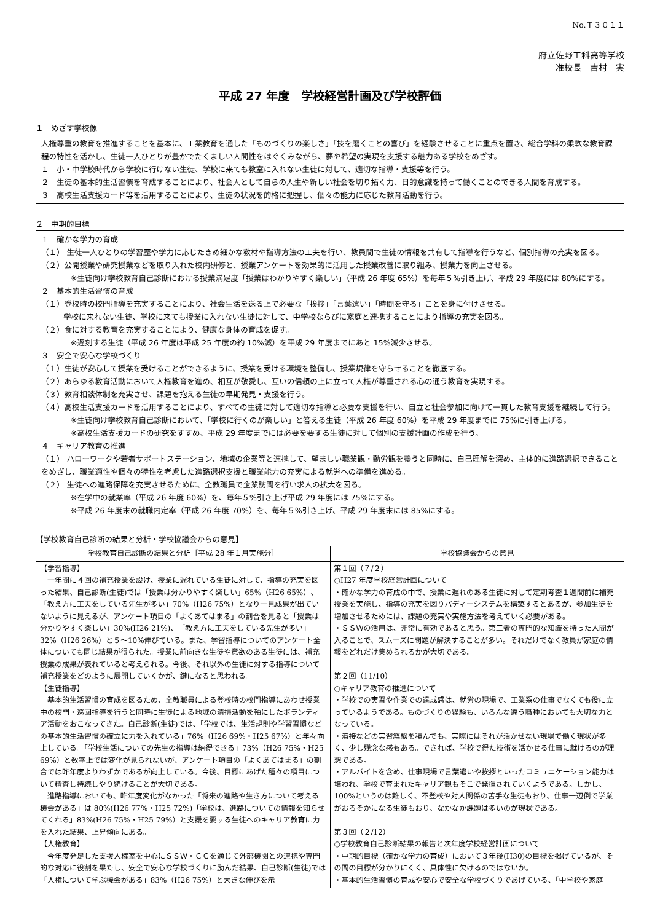No.Ｔ３０１１
府立佐野工科高等学校
准校長　吉村　実
平成 27 年度　学校経営計画及び学校評価
１　めざす学校像
人権尊重の教育を推進することを基本に、工業教育を通した「ものづくりの楽しさ」「技を磨くことの喜び」を経験させることに重点を置き、総合学科の柔軟な教育課程の特性を活かし、生徒一人ひとりが豊かでたくましい人間性をはぐくみながら、夢や希望の実現を支援する魅力ある学校をめざす。
１　小・中学校時代から学校に行けない生徒、学校に来ても教室に入れない生徒に対して、適切な指導・支援等を行う。
２　生徒の基本的生活習慣を育成することにより、社会人として自らの人生や新しい社会を切り拓く力、目的意識を持って働くことのできる人間を育成する。
３　高校生活支援カード等を活用することにより、生徒の状況を的格に把握し、個々の能力に応じた教育活動を行う。
２　中期的目標
１　確かな学力の育成
（１） 生徒一人ひとりの学習歴や学力に応じたきめ細かな教材や指導方法の工夫を行い、教員間で生徒の情報を共有して指導を行うなど、個別指導の充実を図る。
（２）公開授業や研究授業などを取り入れた校内研修と、授業アンケートを効果的に活用した授業改善に取り組み、授業力を向上させる。
※生徒向け学校教育自己診断における授業満足度「授業はわかりやすく楽しい」（平成 26 年度 65%）を毎年５%引き上げ、平成 29 年度には 80%にする。
２　基本的生活習慣の育成
（１）登校時の校門指導を充実することにより、社会生活を送る上で必要な「挨拶」「言葉遣い」「時間を守る」ことを身に付けさせる。
学校に来れない生徒、学校に来ても授業に入れない生徒に対して、中学校ならびに家庭と連携することにより指導の充実を図る。
（２）食に対する教育を充実することにより、健康な身体の育成を促す。
※遅刻する生徒（平成 26 年度は平成 25 年度の約 10%減）を平成 29 年度までにあと 15%減少させる。
３　安全で安心な学校づくり
（１）生徒が安心して授業を受けることができるように、授業を受ける環境を整備し、授業規律を守らせることを徹底する。
（２）あらゆる教育活動において人権教育を進め、相互が敬愛し、互いの信頼の上に立って人権が尊重される心の通う教育を実現する。
（３）教育相談体制を充実させ、課題を抱える生徒の早期発見・支援を行う。
（４）高校生活支援カードを活用することにより、すべての生徒に対して適切な指導と必要な支援を行い、自立と社会参加に向けて一貫した教育支援を継続して行う。
※生徒向け学校教育自己診断において、「学校に行くのが楽しい」と答える生徒（平成 26 年度 60%）を平成 29 年度までに 75%に引き上げる。
※高校生活支援カードの研究をすすめ、平成 29 年度までには必要を要する生徒に対して個別の支援計画の作成を行う。
４　キャリア教育の推進
（１） ハローワークや若者サポートステーション、地域の企業等と連携して、望ましい職業観・勤労観を養うと同時に、自己理解を深め、主体的に進路選択できることをめざし、職業適性や個々の特性を考慮した進路選択支援と職業能力の充実による就労への準備を進める。
（２） 生徒への進路保障を充実させるために、全教職員で企業訪問を行い求人の拡大を図る。
※在学中の就業率（平成 26 年度 60%）を、毎年５%引き上げ平成 29 年度には 75%にする。
※平成 26 年度末の就職内定率（平成 26 年度 70%）を、毎年５%引き上げ、平成 29 年度末には 85%にする。
【学校教育自己診断の結果と分析・学校協議会からの意見】
| 学校教育自己診断の結果と分析［平成 28 年１月実施分］ | 学校協議会からの意見 |
| --- | --- |
| 【学習指導】 一年間に４回の補充授業を設け、授業に遅れている生徒に対して、指導の充実を図った結果、自己診断(生徒)では「授業は分かりやすく楽しい」65%（H26 65%）、「教え方に工夫をしている先生が多い」70%（H26 75%）となり一見成果が出ていないように見えるが、アンケート項目の「よくあてはまる」の割合を見ると「授業は分かりやすく楽しい」30%(H26 21%)、「教え方に工夫をしている先生が多い」32%（H26 26%）と５～10%伸びている。また、学習指導についてのアンケート全体についても同じ結果が得られた。授業に前向きな生徒や意欲のある生徒には、補充授業の成果が表れていると考えられる。今後、それ以外の生徒に対する指導について補充授業をどのように展開していくかが、鍵になると思われる。 【生徒指導】 基本的生活習慣の育成を図るため、全教職員による登校時の校門指導にあわせ授業中の校門・巡回指導を行うと同時に生徒による地域の清掃活動を軸にしたボランティア活動をおこなってきた。自己診断(生徒)では、「学校では、生活規則や学習習慣などの基本的生活習慣の確立に力を入れている」76%（H26 69%・H25 67%）と年々向上している。「学校生活についての先生の指導は納得できる」73%（H26 75%・H25 69%）と数字上では変化が見られないが、アンケート項目の「よくあてはまる」の割合では昨年度よりわずかであるが向上している。今後、目標にあげた種々の項目について精査し持続しやり続けることが大切である。 進路指導においても、昨年度変化がなかった「将来の進路や生き方について考える機会がある」は 80%(H26 77%・H25 72%)「学校は、進路についての情報を知らせてくれる」83%(H26 75%・H25 79%）と支援を要する生徒へのキャリア教育に力を入れた結果、上昇傾向にある。 【人権教育】 今年度発足した支援人権室を中心にＳＳＷ・ＣＣを通じて外部機関との連携や専門的な対応に役割を果たし、安全で安心な学校づくりに励んだ結果、自己診断(生徒)では「人権について学ぶ機会がある」83%（H26 75%）と大きな伸びを示 | 第１回（７/２） ○H27 年度学校経営計画について ・確かな学力の育成の中で、授業に遅れのある生徒に対して定期考査１週間前に補充授業を実施し、指導の充実を図りバディーシステムを構築するとあるが、参加生徒を増加させるためには、課題の充実や実施方法を考えていく必要がある。 ・ＳＳＷの活用は、非常に有効であると思う。第三者の専門的な知識を持った人間が入ることで、スムーズに問題が解決することが多い。それだけでなく教員が家庭の情報をどれだけ集められるかが大切である。 第２回（11/10） ○キャリア教育の推進について ・学校での実習や作業での達成感は、就労の現場で、工業系の仕事でなくても役に立っているようである。ものづくりの経験も、いろんな違う職種においても大切な力となっている。 ・溶接などの実習経験を積んでも、実際にはそれが活かせない現場で働く現状が多く、少し残念な感もある。できれば、学校で得た技術を活かせる仕事に就けるのが理想である。 ・アルバイトを含め、仕事現場で言葉遣いや挨拶といったコミュニケーション能力は培われ、学校で育まれたキャリア観もそこで発揮されていくようである。しかし、100%というのは難しく、不登校や対人関係の苦手な生徒もおり、仕事一辺倒で学業がおろそかになる生徒もおり、なかなか課題は多いのが現状である。 第３回（２/12） ○学校教育自己診断結果の報告と次年度学校経営計画について ・中期的目標（確かな学力の育成）において３年後(H30)の目標を掲げているが、その間の目標が分かりにくく、具体性に欠けるのではないか。 ・基本的生活習慣の育成や安心で安全な学校づくりであげている、「中学校や家庭 |